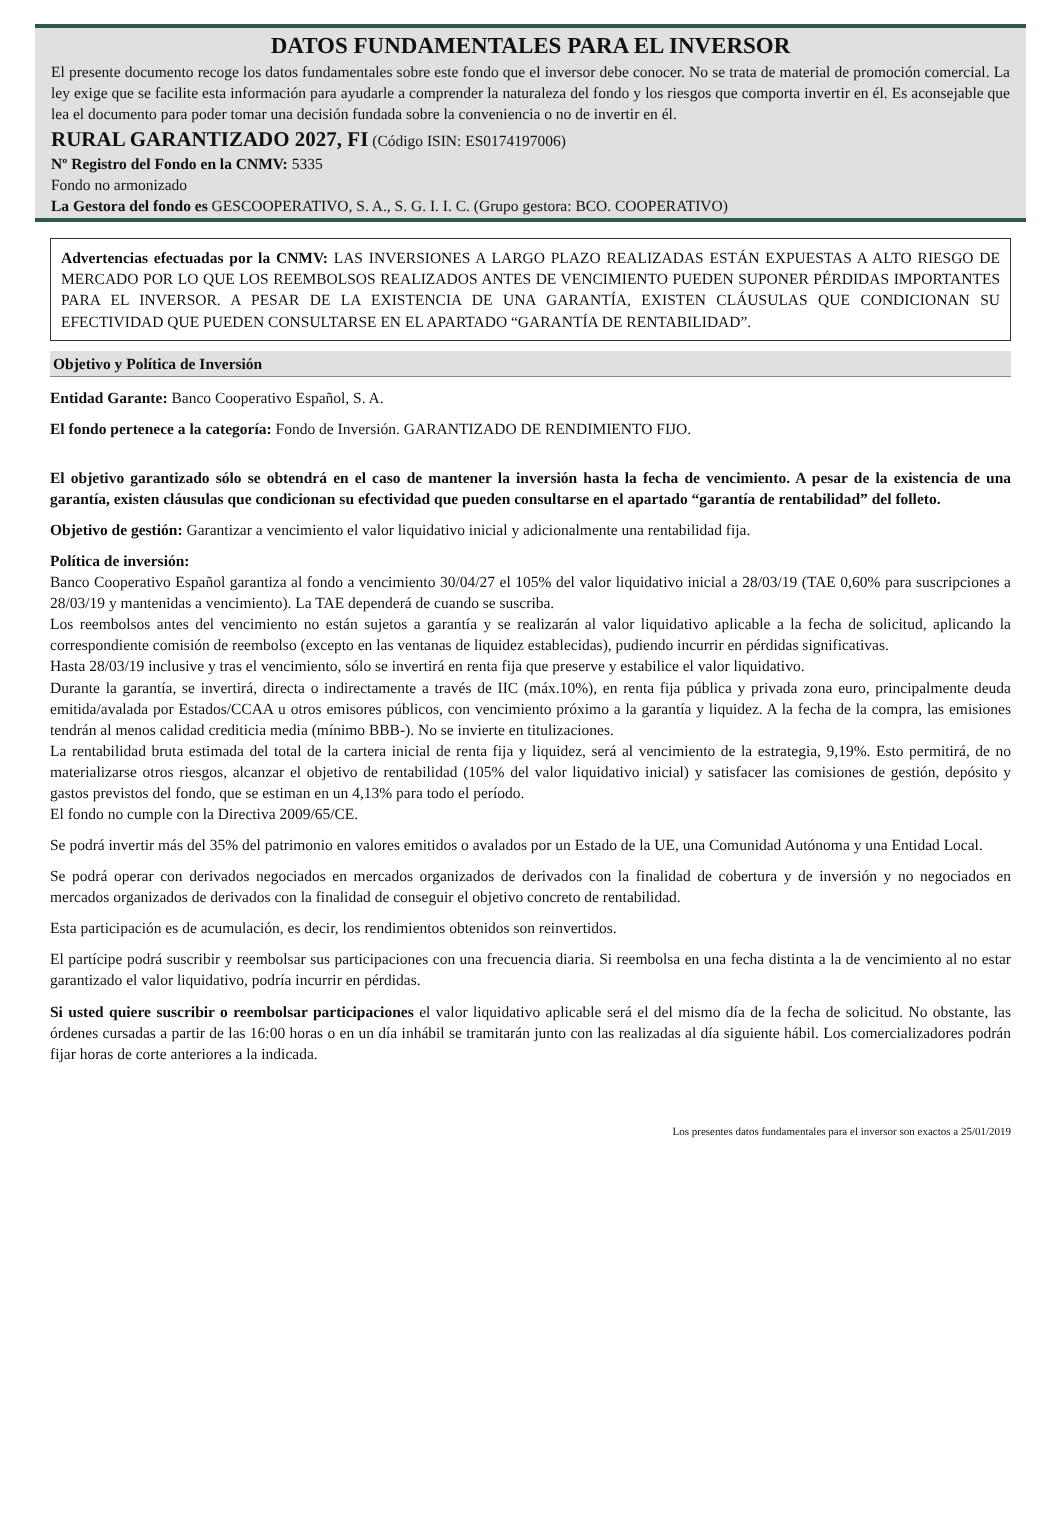DATOS FUNDAMENTALES PARA EL INVERSOR
El presente documento recoge los datos fundamentales sobre este fondo que el inversor debe conocer. No se trata de material de promoción comercial. La ley exige que se facilite esta información para ayudarle a comprender la naturaleza del fondo y los riesgos que comporta invertir en él. Es aconsejable que lea el documento para poder tomar una decisión fundada sobre la conveniencia o no de invertir en él.
RURAL GARANTIZADO 2027, FI (Código ISIN: ES0174197006)
Nº Registro del Fondo en la CNMV: 5335
Fondo no armonizado
La Gestora del fondo es GESCOOPERATIVO, S. A., S. G. I. I. C. (Grupo gestora: BCO. COOPERATIVO)
Advertencias efectuadas por la CNMV: LAS INVERSIONES A LARGO PLAZO REALIZADAS ESTÁN EXPUESTAS A ALTO RIESGO DE MERCADO POR LO QUE LOS REEMBOLSOS REALIZADOS ANTES DE VENCIMIENTO PUEDEN SUPONER PÉRDIDAS IMPORTANTES PARA EL INVERSOR. A PESAR DE LA EXISTENCIA DE UNA GARANTÍA, EXISTEN CLÁUSULAS QUE CONDICIONAN SU EFECTIVIDAD QUE PUEDEN CONSULTARSE EN EL APARTADO “GARANTÍA DE RENTABILIDAD”.
Objetivo y Política de Inversión
Entidad Garante: Banco Cooperativo Español, S. A.
El fondo pertenece a la categoría: Fondo de Inversión. GARANTIZADO DE RENDIMIENTO FIJO.
El objetivo garantizado sólo se obtendrá en el caso de mantener la inversión hasta la fecha de vencimiento. A pesar de la existencia de una garantía, existen cláusulas que condicionan su efectividad que pueden consultarse en el apartado “garantía de rentabilidad” del folleto.
Objetivo de gestión: Garantizar a vencimiento el valor liquidativo inicial y adicionalmente una rentabilidad fija.
Política de inversión:
Banco Cooperativo Español garantiza al fondo a vencimiento 30/04/27 el 105% del valor liquidativo inicial a 28/03/19 (TAE 0,60% para suscripciones a 28/03/19 y mantenidas a vencimiento). La TAE dependerá de cuando se suscriba.
Los reembolsos antes del vencimiento no están sujetos a garantía y se realizarán al valor liquidativo aplicable a la fecha de solicitud, aplicando la correspondiente comisión de reembolso (excepto en las ventanas de liquidez establecidas), pudiendo incurrir en pérdidas significativas.
Hasta 28/03/19 inclusive y tras el vencimiento, sólo se invertirá en renta fija que preserve y estabilice el valor liquidativo.
Durante la garantía, se invertirá, directa o indirectamente a través de IIC (máx.10%), en renta fija pública y privada zona euro, principalmente deuda emitida/avalada por Estados/CCAA u otros emisores públicos, con vencimiento próximo a la garantía y liquidez. A la fecha de la compra, las emisiones tendrán al menos calidad crediticia media (mínimo BBB-). No se invierte en titulizaciones.
La rentabilidad bruta estimada del total de la cartera inicial de renta fija y liquidez, será al vencimiento de la estrategia, 9,19%. Esto permitirá, de no materializarse otros riesgos, alcanzar el objetivo de rentabilidad (105% del valor liquidativo inicial) y satisfacer las comisiones de gestión, depósito y gastos previstos del fondo, que se estiman en un 4,13% para todo el período.
El fondo no cumple con la Directiva 2009/65/CE.
Se podrá invertir más del 35% del patrimonio en valores emitidos o avalados por un Estado de la UE, una Comunidad Autónoma y una Entidad Local.
Se podrá operar con derivados negociados en mercados organizados de derivados con la finalidad de cobertura y de inversión y no negociados en mercados organizados de derivados con la finalidad de conseguir el objetivo concreto de rentabilidad.
Esta participación es de acumulación, es decir, los rendimientos obtenidos son reinvertidos.
El partícipe podrá suscribir y reembolsar sus participaciones con una frecuencia diaria. Si reembolsa en una fecha distinta a la de vencimiento al no estar garantizado el valor liquidativo, podría incurrir en pérdidas.
Si usted quiere suscribir o reembolsar participaciones el valor liquidativo aplicable será el del mismo día de la fecha de solicitud. No obstante, las órdenes cursadas a partir de las 16:00 horas o en un día inhábil se tramitarán junto con las realizadas al día siguiente hábil. Los comercializadores podrán fijar horas de corte anteriores a la indicada.
Los presentes datos fundamentales para el inversor son exactos a 25/01/2019